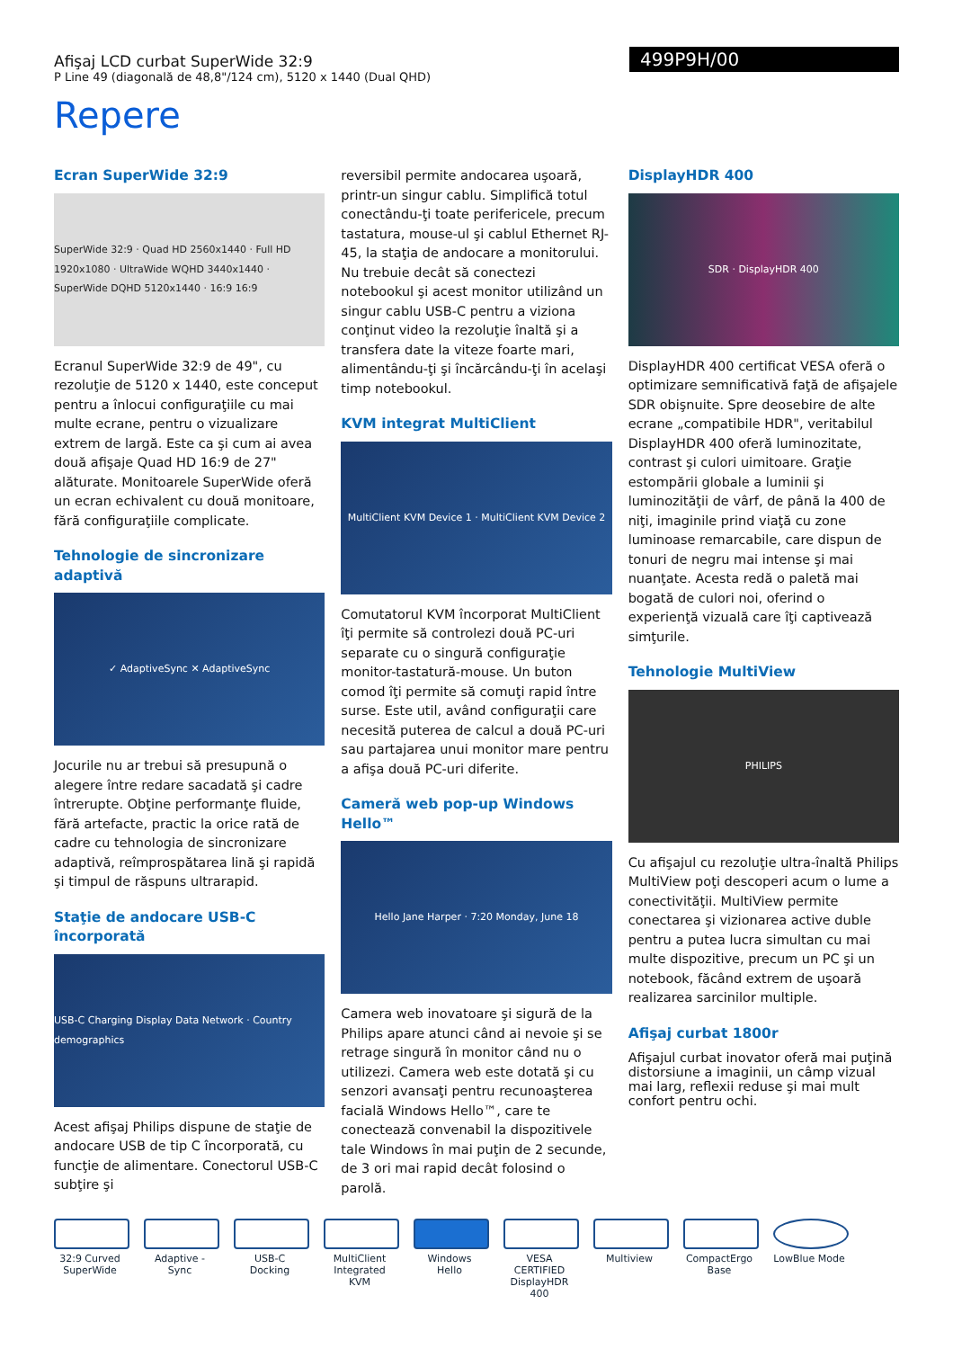Afişaj LCD curbat SuperWide 32:9
P Line 49 (diagonală de 48,8"/124 cm), 5120 x 1440 (Dual QHD)
499P9H/00
Repere
Ecran SuperWide 32:9
SuperWide 32:9 · Quad HD 2560x1440 · Full HD 1920x1080 · UltraWide WQHD 3440x1440 · SuperWide DQHD 5120x1440 · 16:9 16:9
Ecranul SuperWide 32:9 de 49", cu rezoluţie de 5120 x 1440, este conceput pentru a înlocui configuraţiile cu mai multe ecrane, pentru o vizualizare extrem de largă. Este ca şi cum ai avea două afişaje Quad HD 16:9 de 27" alăturate. Monitoarele SuperWide oferă un ecran echivalent cu două monitoare, fără configuraţiile complicate.
Tehnologie de sincronizare adaptivă
✓ AdaptiveSync ✕ AdaptiveSync
Jocurile nu ar trebui să presupună o alegere între redare sacadată şi cadre întrerupte. Obţine performanţe fluide, fără artefacte, practic la orice rată de cadre cu tehnologia de sincronizare adaptivă, reîmprospătarea lină şi rapidă şi timpul de răspuns ultrarapid.
Staţie de andocare USB-C încorporată
USB-C Charging Display Data Network · Country demographics
Acest afişaj Philips dispune de staţie de andocare USB de tip C încorporată, cu funcţie de alimentare. Conectorul USB-C subţire şi
reversibil permite andocarea uşoară, printr-un singur cablu. Simplifică totul conectându-ţi toate perifericele, precum tastatura, mouse-ul şi cablul Ethernet RJ-45, la staţia de andocare a monitorului. Nu trebuie decât să conectezi notebookul şi acest monitor utilizând un singur cablu USB-C pentru a viziona conţinut video la rezoluţie înaltă şi a transfera date la viteze foarte mari, alimentându-ţi şi încărcându-ţi în acelaşi timp notebookul.
KVM integrat MultiClient
MultiClient KVM Device 1 · MultiClient KVM Device 2
Comutatorul KVM încorporat MultiClient îţi permite să controlezi două PC-uri separate cu o singură configuraţie monitor-tastatură-mouse. Un buton comod îţi permite să comuţi rapid între surse. Este util, având configuraţii care necesită puterea de calcul a două PC-uri sau partajarea unui monitor mare pentru a afişa două PC-uri diferite.
Cameră web pop-up Windows Hello™
Hello Jane Harper · 7:20 Monday, June 18
Camera web inovatoare şi sigură de la Philips apare atunci când ai nevoie şi se retrage singură în monitor când nu o utilizezi. Camera web este dotată şi cu senzori avansaţi pentru recunoaşterea facială Windows Hello™, care te conectează convenabil la dispozitivele tale Windows în mai puţin de 2 secunde, de 3 ori mai rapid decât folosind o parolă.
DisplayHDR 400
SDR · DisplayHDR 400
DisplayHDR 400 certificat VESA oferă o optimizare semnificativă faţă de afişajele SDR obişnuite. Spre deosebire de alte ecrane „compatibile HDR", veritabilul DisplayHDR 400 oferă luminozitate, contrast şi culori uimitoare. Graţie estompării globale a luminii şi luminozităţii de vârf, de până la 400 de niţi, imaginile prind viaţă cu zone luminoase remarcabile, care dispun de tonuri de negru mai intense şi mai nuanţate. Acesta redă o paletă mai bogată de culori noi, oferind o experienţă vizuală care îţi captivează simţurile.
Tehnologie MultiView
PHILIPS
Cu afişajul cu rezoluţie ultra-înaltă Philips MultiView poţi descoperi acum o lume a conectivităţii. MultiView permite conectarea şi vizionarea active duble pentru a putea lucra simultan cu mai multe dispozitive, precum un PC şi un notebook, făcând extrem de uşoară realizarea sarcinilor multiple.
Afişaj curbat 1800r
Afişajul curbat inovator oferă mai puţină distorsiune a imaginii, un câmp vizual mai larg, reflexii reduse şi mai mult confort pentru ochi.
32:9 Curved SuperWide
Adaptive -Sync
USB-C Docking
MultiClient Integrated KVM
Windows Hello
VESA CERTIFIED DisplayHDR 400
Multiview CompactErgo Base
LowBlue Mode